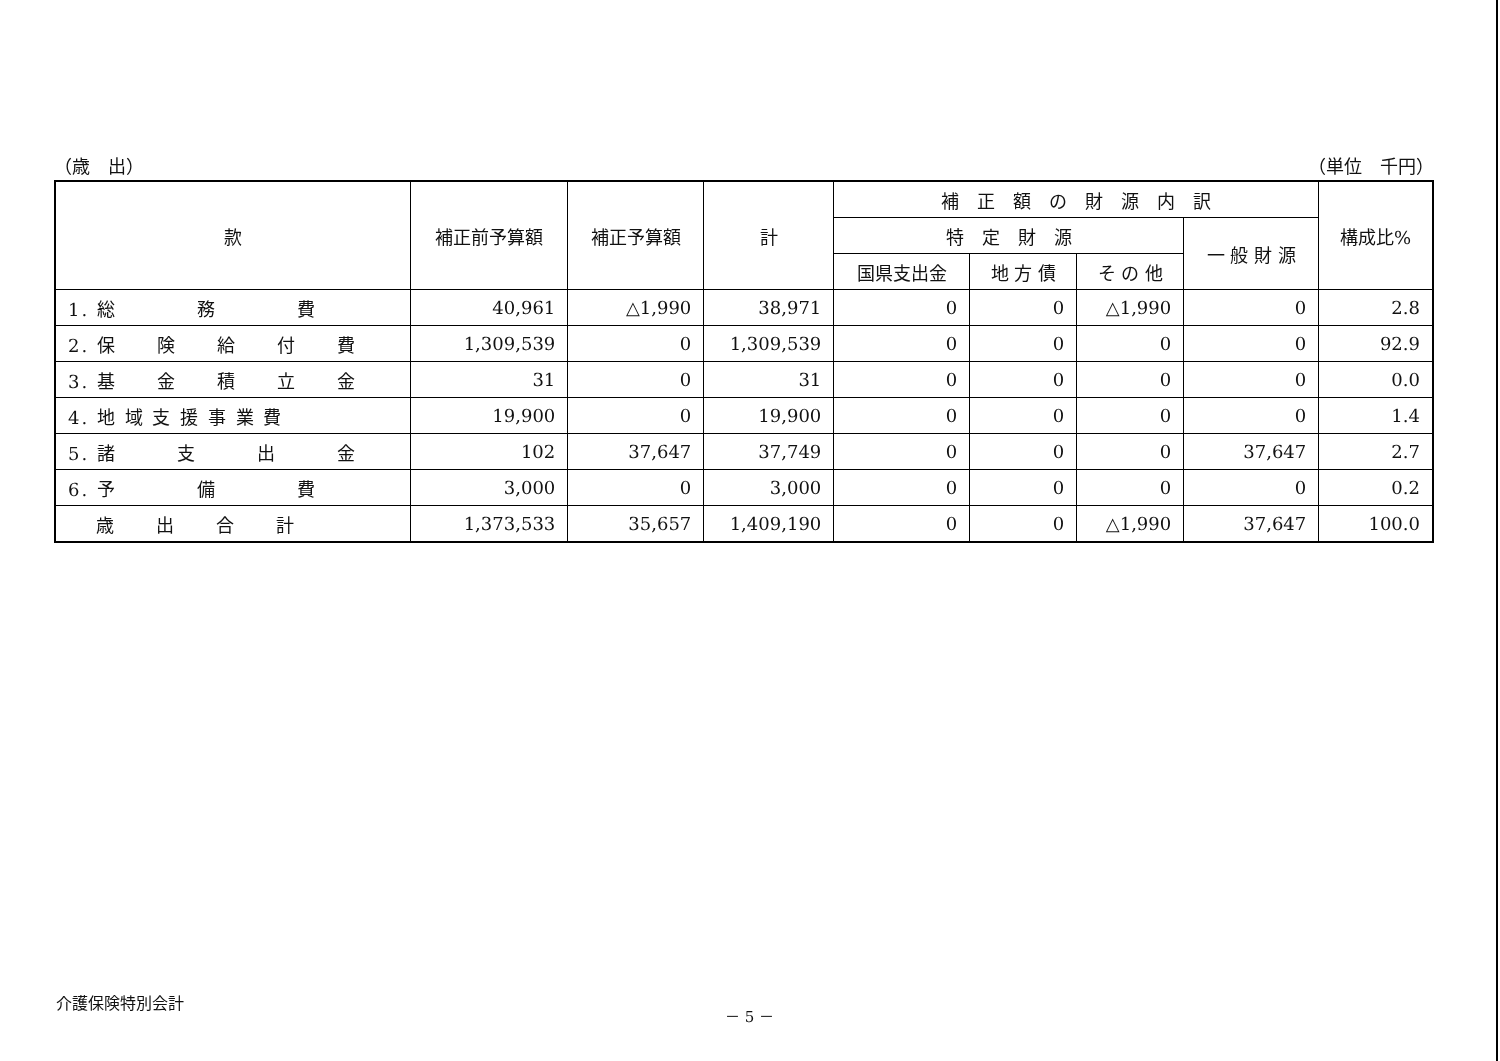（歳　出） （単位　千円）
| 款 | 補正前予算額 | 補正予算額 | 計 | 補 正 額 の 財 源 内 訳 | | | | 構成比% |
| --- | --- | --- | --- | --- | --- | --- | --- | --- |
| | | | | 特 定 財 源 | | | 一 般 財 源 | |
| | | | | 国県支出金 | 地 方 債 | そ の 他 | | |
| 1. 総 務 費 | 40,961 | △1,990 | 38,971 | 0 | 0 | △1,990 | 0 | 2.8 |
| 2. 保 険 給 付 費 | 1,309,539 | 0 | 1,309,539 | 0 | 0 | 0 | 0 | 92.9 |
| 3. 基 金 積 立 金 | 31 | 0 | 31 | 0 | 0 | 0 | 0 | 0.0 |
| 4. 地 域 支 援 事 業 費 | 19,900 | 0 | 19,900 | 0 | 0 | 0 | 0 | 1.4 |
| 5. 諸 支 出 金 | 102 | 37,647 | 37,749 | 0 | 0 | 0 | 37,647 | 2.7 |
| 6. 予 備 費 | 3,000 | 0 | 3,000 | 0 | 0 | 0 | 0 | 0.2 |
| 歳 出 合 計 | 1,373,533 | 35,657 | 1,409,190 | 0 | 0 | △1,990 | 37,647 | 100.0 |
介護保険特別会計 － 5 －